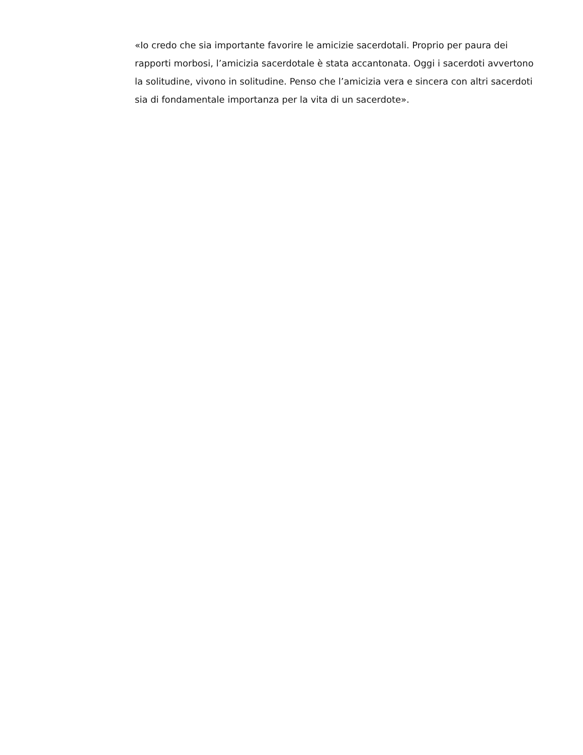«Io credo che sia importante favorire le amicizie sacerdotali. Proprio per paura dei rapporti morbosi, l’amicizia sacerdotale è stata accantonata. Oggi i sacerdoti avvertono la solitudine, vivono in solitudine. Penso che l’amicizia vera e sincera con altri sacerdoti sia di fondamentale importanza per la vita di un sacerdote».